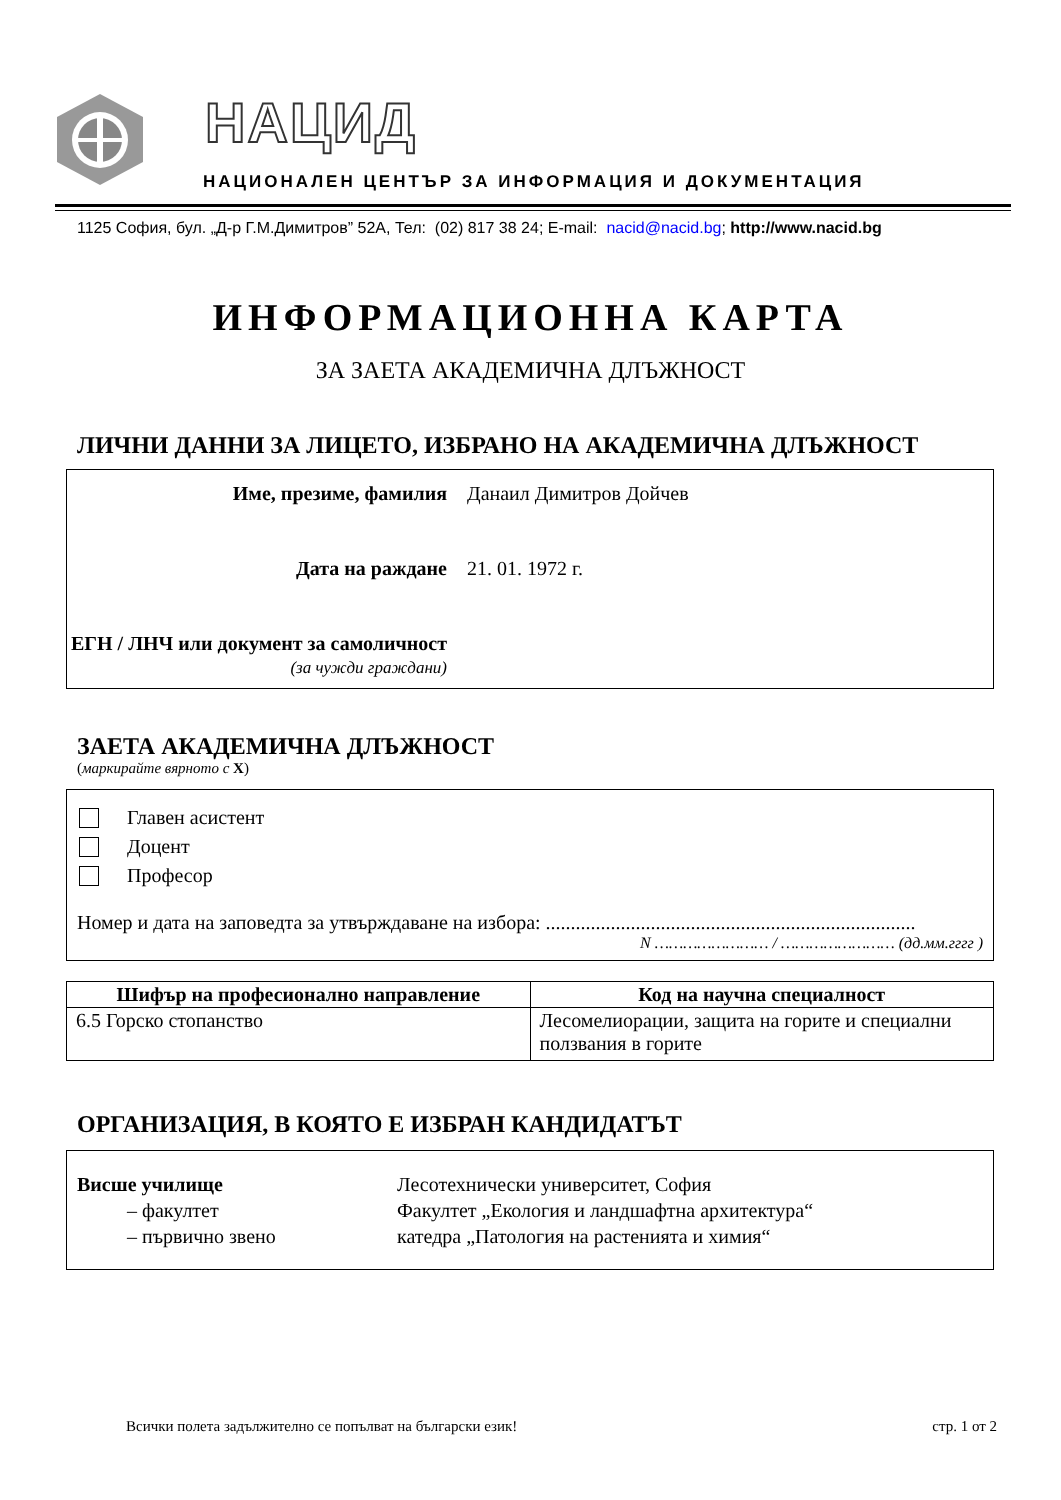НАЦИД
НАЦИОНАЛЕН ЦЕНТЪР ЗА ИНФОРМАЦИЯ И ДОКУМЕНТАЦИЯ
1125 София, бул. „Д-р Г.М.Димитров” 52А, Тел: (02) 817 38 24; E-mail: nacid@nacid.bg; http://www.nacid.bg
ИНФОРМАЦИОННА КАРТА
ЗА ЗАЕТА АКАДЕМИЧНА ДЛЪЖНОСТ
ЛИЧНИ ДАННИ ЗА ЛИЦЕТО, ИЗБРАНО НА АКАДЕМИЧНА ДЛЪЖНОСТ
Име, презиме, фамилия Данаил Димитров Дойчев
Дата на раждане 21. 01. 1972 г.
ЕГН / ЛНЧ или документ за самоличност (за чужди граждани)
ЗАЕТА АКАДЕМИЧНА ДЛЪЖНОСТ
(маркирайте вярното с X)
Главен асистент
Доцент
Професор
Номер и дата на заповедта за утвърждаване на избора: ..........................................................................
N …………………… / …………………… (дд.мм.гггг )
| Шифър на професионално направление | Код на научна специалност |
| --- | --- |
| 6.5 Горско стопанство | Лесомелиорации, защита на горите и специални ползвания в горите |
ОРГАНИЗАЦИЯ, В КОЯТО Е ИЗБРАН КАНДИДАТЪТ
Висше училище
Лесотехнически университет, София
– факултет
Факултет „Екология и ландшафтна архитектура“
– първично звено
катедра „Патология на растенията и химия“
Всички полета задължително се попълват на български език! стр. 1 от 2